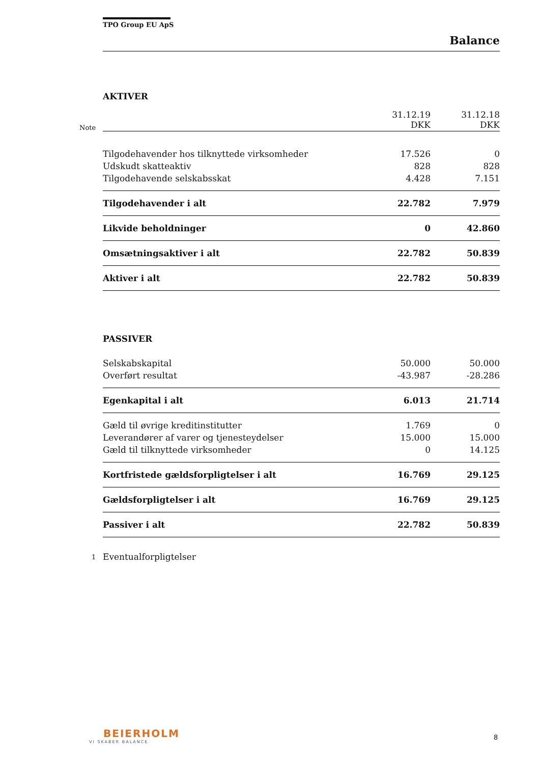TPO Group EU ApS
Balance
AKTIVER
| Note | 31.12.19 DKK | 31.12.18 DKK |
| Tilgodehavender hos tilknyttede virksomheder | 17.526 | 0 |
| Udskudt skatteaktiv | 828 | 828 |
| Tilgodehavende selskabsskat | 4.428 | 7.151 |
| Tilgodehavender i alt | 22.782 | 7.979 |
| Likvide beholdninger | 0 | 42.860 |
| Omsætningsaktiver i alt | 22.782 | 50.839 |
| Aktiver i alt | 22.782 | 50.839 |
PASSIVER
| Selskabskapital | 50.000 | 50.000 |
| Overført resultat | -43.987 | -28.286 |
| Egenkapital i alt | 6.013 | 21.714 |
| Gæld til øvrige kreditinstitutter | 1.769 | 0 |
| Leverandører af varer og tjenesteydelser | 15.000 | 15.000 |
| Gæld til tilknyttede virksomheder | 0 | 14.125 |
| Kortfristede gældsforpligtelser i alt | 16.769 | 29.125 |
| Gældsforpligtelser i alt | 16.769 | 29.125 |
| Passiver i alt | 22.782 | 50.839 |
1 Eventualforpligtelser
BEIERHOLM
VI SKABER BALANCE
8